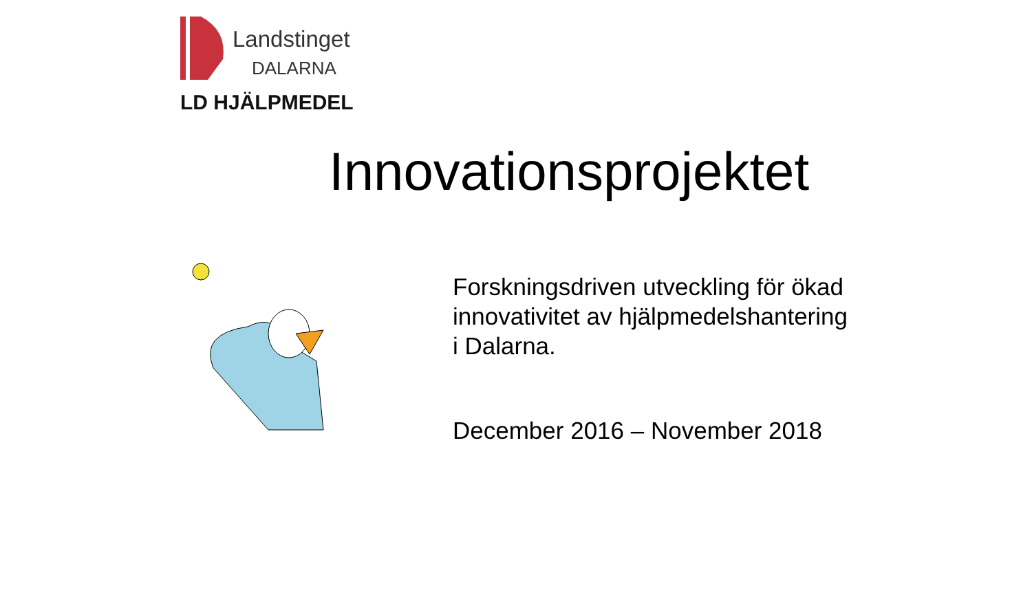Landstinget
DALARNA
LD HJÄLPMEDEL
Innovationsprojektet
Forskningsdriven utveckling för ökad
innovativitet av hjälpmedelshantering
i Dalarna.
December 2016 – November 2018